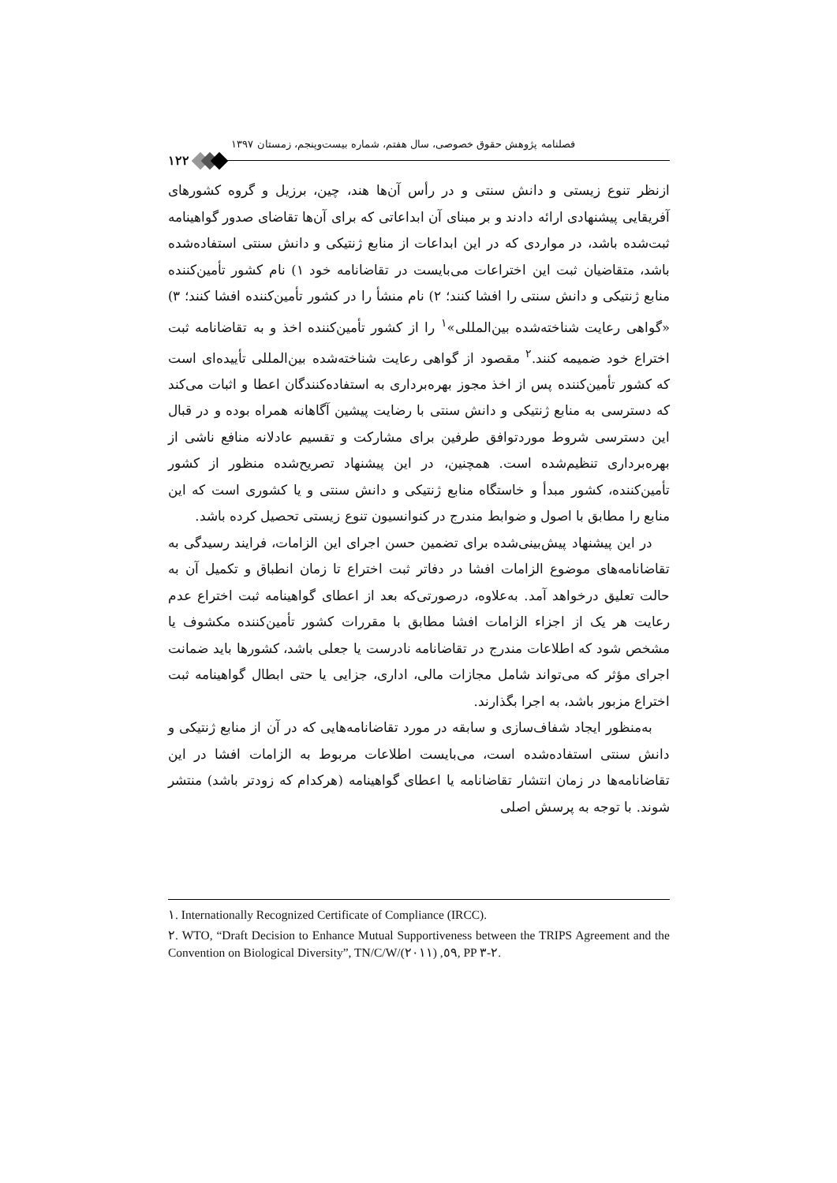فصلنامه پژوهش حقوق خصوصی، سال هفتم، شماره بیست‌وپنجم، زمستان ۱۳۹۷
۱۲۲
ازنظر تنوع زیستی و دانش سنتی و در رأس آن‌ها هند، چین، برزیل و گروه کشورهای آفریقایی پیشنهادی ارائه دادند و بر مبنای آن ابداعاتی که برای آن‌ها تقاضای صدور گواهینامه ثبت‌شده باشد، در مواردی که در این ابداعات از منابع ژنتیکی و دانش سنتی استفاده‌شده باشد، متقاضیان ثبت این اختراعات می‌بایست در تقاضانامه خود ۱) نام کشور تأمین‌کننده منابع ژنتیکی و دانش سنتی را افشا کنند؛ ۲) نام منشأ را در کشور تأمین‌کننده افشا کنند؛ ۳) «گواهی رعایت شناخته‌شده بین‌المللی»<sup>۱</sup> را از کشور تأمین‌کننده اخذ و به تقاضانامه ثبت اختراع خود ضمیمه کنند.<sup>۲</sup> مقصود از گواهی رعایت شناخته‌شده بین‌المللی تأییده‌ای است که کشور تأمین‌کننده پس از اخذ مجوز بهره‌برداری به استفاده‌کنندگان اعطا و اثبات می‌کند که دسترسی به منابع ژنتیکی و دانش سنتی با رضایت پیشین آگاهانه همراه بوده و در قبال این دسترسی شروط موردتوافق طرفین برای مشارکت و تقسیم عادلانه منافع ناشی از بهره‌برداری تنظیم‌شده است. همچنین، در این پیشنهاد تصریح‌شده منظور از کشور تأمین‌کننده، کشور مبدأ و خاستگاه منابع ژنتیکی و دانش سنتی و یا کشوری است که این منابع را مطابق با اصول و ضوابط مندرج در کنوانسیون تنوع زیستی تحصیل کرده باشد.
در این پیشنهاد پیش‌بینی‌شده برای تضمین حسن اجرای این الزامات، فرایند رسیدگی به تقاضانامه‌های موضوع الزامات افشا در دفاتر ثبت اختراع تا زمان انطباق و تکمیل آن به حالت تعلیق درخواهد آمد. به‌علاوه، درصورتی‌که بعد از اعطای گواهینامه ثبت اختراع عدم رعایت هر یک از اجزاء الزامات افشا مطابق با مقررات کشور تأمین‌کننده مکشوف یا مشخص شود که اطلاعات مندرج در تقاضانامه نادرست یا جعلی باشد، کشورها باید ضمانت اجرای مؤثر که می‌تواند شامل مجازات مالی، اداری، جزایی یا حتی ابطال گواهینامه ثبت اختراع مزبور باشد، به اجرا بگذارند.
به‌منظور ایجاد شفاف‌سازی و سابقه در مورد تقاضانامه‌هایی که در آن از منابع ژنتیکی و دانش سنتی استفاده‌شده است، می‌بایست اطلاعات مربوط به الزامات افشا در این تقاضانامه‌ها در زمان انتشار تقاضانامه یا اعطای گواهینامه (هرکدام که زودتر باشد) منتشر شوند. با توجه به پرسش اصلی
١. Internationally Recognized Certificate of Compliance (IRCC).
٢. WTO, “Draft Decision to Enhance Mutual Supportiveness between the TRIPS Agreement and the Convention on Biological Diversity”, TN/C/W/٥٩, (٢٠١١), PP ٢-٣.